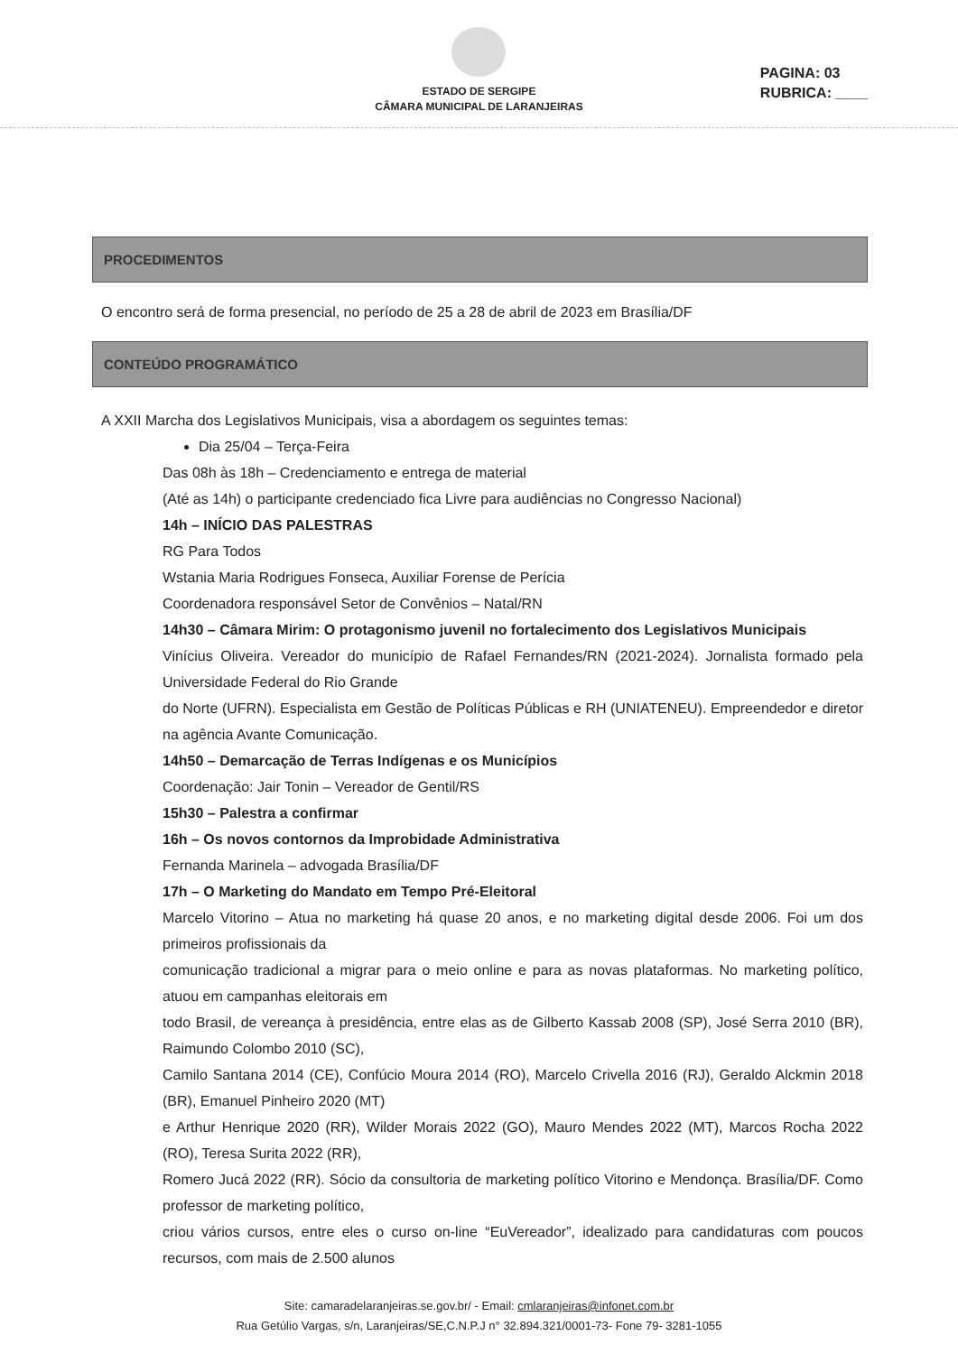ESTADO DE SERGIPE
CÂMARA MUNICIPAL DE LARANJEIRAS
PAGINA: 03
RUBRICA: ____
PROCEDIMENTOS
O encontro será de forma presencial, no período de 25 a 28 de abril de 2023 em Brasília/DF
CONTEÚDO PROGRAMÁTICO
A XXII Marcha dos Legislativos Municipais, visa a abordagem os seguintes temas:
Dia 25/04 – Terça-Feira
Das 08h às 18h – Credenciamento e entrega de material
(Até as 14h) o participante credenciado fica Livre para audiências no Congresso Nacional)
14h – INÍCIO DAS PALESTRAS
RG Para Todos
Wstania Maria Rodrigues Fonseca, Auxiliar Forense de Perícia
Coordenadora responsável Setor de Convênios – Natal/RN
14h30 – Câmara Mirim: O protagonismo juvenil no fortalecimento dos Legislativos Municipais
Vinícius Oliveira. Vereador do município de Rafael Fernandes/RN (2021-2024). Jornalista formado pela Universidade Federal do Rio Grande
do Norte (UFRN). Especialista em Gestão de Políticas Públicas e RH (UNIATENEU). Empreendedor e diretor na agência Avante Comunicação.
14h50 – Demarcação de Terras Indígenas e os Municípios
Coordenação: Jair Tonin – Vereador de Gentil/RS
15h30 – Palestra a confirmar
16h – Os novos contornos da Improbidade Administrativa
Fernanda Marinela – advogada Brasília/DF
17h – O Marketing do Mandato em Tempo Pré-Eleitoral
Marcelo Vitorino – Atua no marketing há quase 20 anos, e no marketing digital desde 2006. Foi um dos primeiros profissionais da
comunicação tradicional a migrar para o meio online e para as novas plataformas. No marketing político, atuou em campanhas eleitorais em
todo Brasil, de vereança à presidência, entre elas as de Gilberto Kassab 2008 (SP), José Serra 2010 (BR), Raimundo Colombo 2010 (SC),
Camilo Santana 2014 (CE), Confúcio Moura 2014 (RO), Marcelo Crivella 2016 (RJ), Geraldo Alckmin 2018 (BR), Emanuel Pinheiro 2020 (MT)
e Arthur Henrique 2020 (RR), Wilder Morais 2022 (GO), Mauro Mendes 2022 (MT), Marcos Rocha 2022 (RO), Teresa Surita 2022 (RR),
Romero Jucá 2022 (RR). Sócio da consultoria de marketing político Vitorino e Mendonça. Brasília/DF. Como professor de marketing político,
criou vários cursos, entre eles o curso on-line “EuVereador”, idealizado para candidaturas com poucos recursos, com mais de 2.500 alunos
Site: camaradelaranjeiras.se.gov.br/ - Email: cmlaranjeiras@infonet.com.br
Rua Getúlio Vargas, s/n, Laranjeiras/SE,C.N.P.J n° 32.894.321/0001-73- Fone 79- 3281-1055